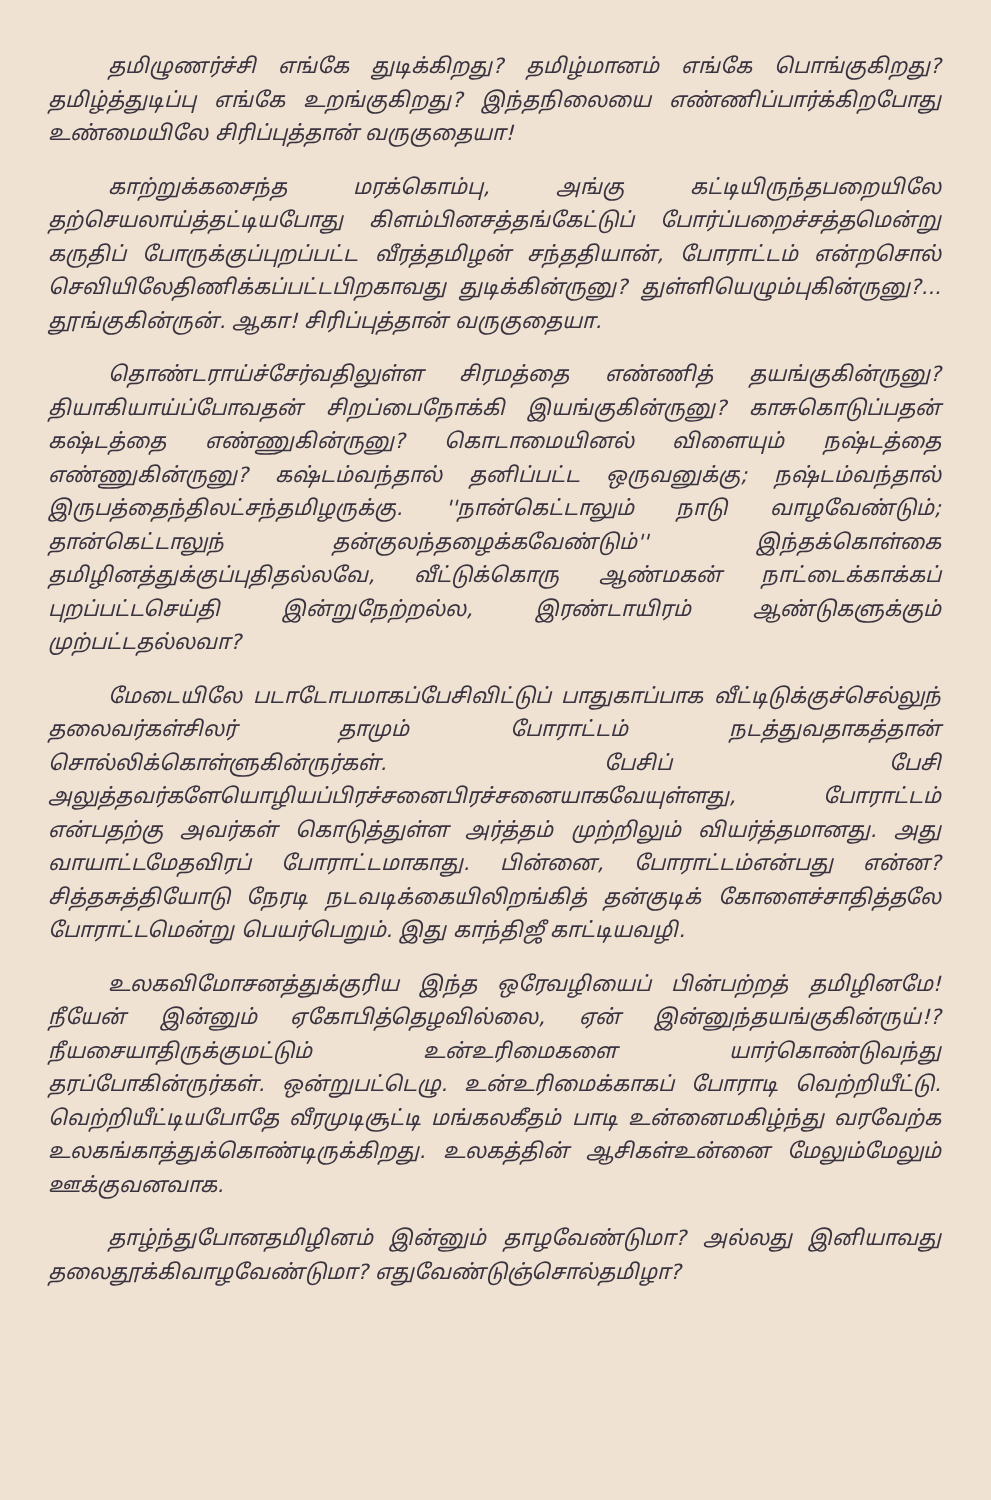தமிழுணர்ச்சி எங்கே துடிக்கிறது? தமிழ்மானம் எங்கே பொங்குகிறது? தமிழ்த்துடிப்பு எங்கே உறங்குகிறது? இந்தநிலையை எண்ணிப்பார்க்கிறபோது உண்மையிலே சிரிப்புத்தான் வருகுதையா!
காற்றுக்கசைந்த மரக்கொம்பு, அங்கு கட்டியிருந்தபறையிலே தற்செயலாய்த்தட்டியபோது கிளம்பினசத்தங்கேட்டுப் போர்ப்பறைச்சத்தமென்று கருதிப் போருக்குப்புறப்பட்ட வீரத்தமிழன் சந்ததியான், போராட்டம் என்றசொல் செவியிலேதிணிக்கப்பட்டபிறகாவது துடிக்கின்ருனு? துள்ளியெழும்புகின்ருனு?... தூங்குகின்ருன். ஆகா! சிரிப்புத்தான் வருகுதையா.
தொண்டராய்ச்சேர்வதிலுள்ள சிரமத்தை எண்ணித் தயங்குகின்ருனு? தியாகியாய்ப்போவதன் சிறப்பைநோக்கி இயங்குகின்ருனு? காசுகொடுப்பதன் கஷ்டத்தை எண்ணுகின்ருனு? கொடாமையினல் விளையும் நஷ்டத்தை எண்ணுகின்ருனு? கஷ்டம்வந்தால் தனிப்பட்ட ஒருவனுக்கு; நஷ்டம்வந்தால் இருபத்தைந்திலட்சந்தமிழருக்கு. ''நான்கெட்டாலும் நாடு வாழவேண்டும்; தான்கெட்டாலுந் தன்குலந்தழைக்கவேண்டும்'' இந்தக்கொள்கை தமிழினத்துக்குப்புதிதல்லவே, வீட்டுக்கொரு ஆண்மகன் நாட்டைக்காக்கப் புறப்பட்டசெய்தி இன்றுநேற்றல்ல, இரண்டாயிரம் ஆண்டுகளுக்கும் முற்பட்டதல்லவா?
மேடையிலே படாடோபமாகப்பேசிவிட்டுப் பாதுகாப்பாக வீட்டிடுக்குச்செல்லுந் தலைவர்கள்சிலர் தாமும் போராட்டம் நடத்துவதாகத்தான் சொல்லிக்கொள்ளுகின்ருர்கள். பேசிப் பேசி அலுத்தவர்களேயொழியப்பிரச்சனைபிரச்சனையாகவேயுள்ளது, போராட்டம் என்பதற்கு அவர்கள் கொடுத்துள்ள அர்த்தம் முற்றிலும் வியர்த்தமானது. அது வாயாட்டமேதவிரப் போராட்டமாகாது. பின்னை, போராட்டம்என்பது என்ன? சித்தசுத்தியோடு நேரடி நடவடிக்கையிலிறங்கித் தன்குடிக் கோளைச்சாதித்தலே போராட்டமென்று பெயர்பெறும். இது காந்திஜீ காட்டியவழி.
உலகவிமோசனத்துக்குரிய இந்த ஒரேவழியைப் பின்பற்றத் தமிழினமே! நீயேன் இன்னும் ஏகோபித்தெழவில்லை, ஏன் இன்னுந்தயங்குகின்ருய்!? நீயசையாதிருக்குமட்டும் உன்உரிமைகளை யார்கொண்டுவந்து தரப்போகின்ருர்கள். ஒன்றுபட்டெழு. உன்உரிமைக்காகப் போராடி வெற்றியீட்டு. வெற்றியீட்டியபோதே வீரமுடிசூட்டி மங்கலகீதம் பாடி உன்னைமகிழ்ந்து வரவேற்க உலகங்காத்துக்கொண்டிருக்கிறது. உலகத்தின் ஆசிகள்உன்னை மேலும்மேலும் ஊக்குவனவாக.
தாழ்ந்துபோனதமிழினம் இன்னும் தாழவேண்டுமா? அல்லது இனியாவது தலைதூக்கிவாழவேண்டுமா? எதுவேண்டுஞ்சொல்தமிழா?